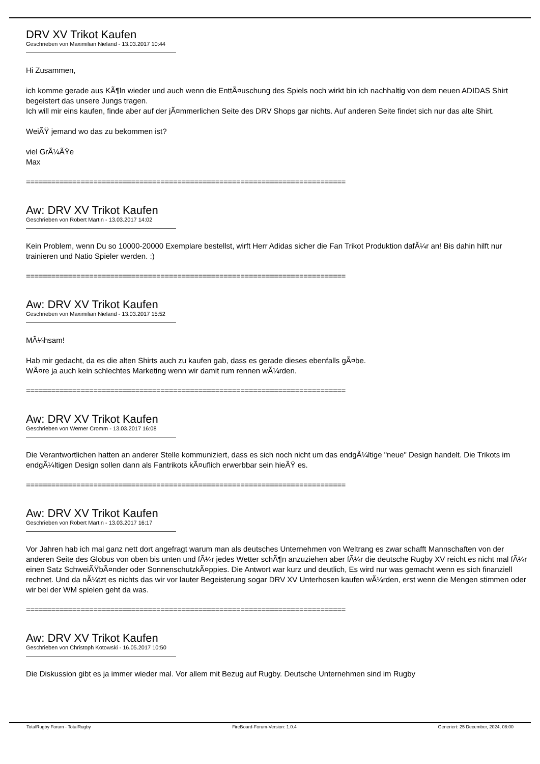DRV XV Trikot Kaufen
Geschrieben von Maximilian Nieland - 13.03.2017 10:44
Hi Zusammen,
ich komme gerade aus KÃ¶ln wieder und auch wenn die EnttÃ¤uschung des Spiels noch wirkt bin ich nachhaltig von dem neuen ADIDAS Shirt begeistert das unsere Jungs tragen.
Ich will mir eins kaufen, finde aber auf der jÃ¤mmerlichen Seite des DRV Shops gar nichts. Auf anderen Seite findet sich nur das alte Shirt.
WeiÃŸ jemand wo das zu bekommen ist?
viel GrÃ¼ÃŸe
Max
============================================================================
Aw: DRV XV Trikot Kaufen
Geschrieben von Robert Martin - 13.03.2017 14:02
Kein Problem, wenn Du so 10000-20000 Exemplare bestellst, wirft Herr Adidas sicher die Fan Trikot Produktion dafÃ¼r an! Bis dahin hilft nur trainieren und Natio Spieler werden. :)
============================================================================
Aw: DRV XV Trikot Kaufen
Geschrieben von Maximilian Nieland - 13.03.2017 15:52
MÃ¼hsam!
Hab mir gedacht, da es die alten Shirts auch zu kaufen gab, dass es gerade dieses ebenfalls gÃ¤be.
WÃ¤re ja auch kein schlechtes Marketing wenn wir damit rum rennen wÃ¼rden.
============================================================================
Aw: DRV XV Trikot Kaufen
Geschrieben von Werner Cromm - 13.03.2017 16:08
Die Verantwortlichen hatten an anderer Stelle kommuniziert, dass es sich noch nicht um das endgÃ¼ltige "neue" Design handelt. Die Trikots im endgÃ¼ltigen Design sollen dann als Fantrikots kÃ¤uflich erwerbbar sein hieÃŸ es.
============================================================================
Aw: DRV XV Trikot Kaufen
Geschrieben von Robert Martin - 13.03.2017 16:17
Vor Jahren hab ich mal ganz nett dort angefragt warum man als deutsches Unternehmen von Weltrang es zwar schafft Mannschaften von der anderen Seite des Globus von oben bis unten und fÃ¼r jedes Wetter schÃ¶n anzuziehen aber fÃ¼r die deutsche Rugby XV reicht es nicht mal fÃ¼r einen Satz SchweiÃŸbÃ¤nder oder SonnenschutzkÃ¤ppies. Die Antwort war kurz und deutlich, Es wird nur was gemacht wenn es sich finanziell rechnet. Und da nÃ¼tzt es nichts das wir vor lauter Begeisterung sogar DRV XV Unterhosen kaufen wÃ¼rden, erst wenn die Mengen stimmen oder wir bei der WM spielen geht da was.
============================================================================
Aw: DRV XV Trikot Kaufen
Geschrieben von Christoph Kotowski - 16.05.2017 10:50
Die Diskussion gibt es ja immer wieder mal. Vor allem mit Bezug auf Rugby. Deutsche Unternehmen sind im Rugby
TotalRugby Forum - TotalRugby FireBoard-Forum-Version: 1.0.4 Generiert: 25 December, 2024, 08:00